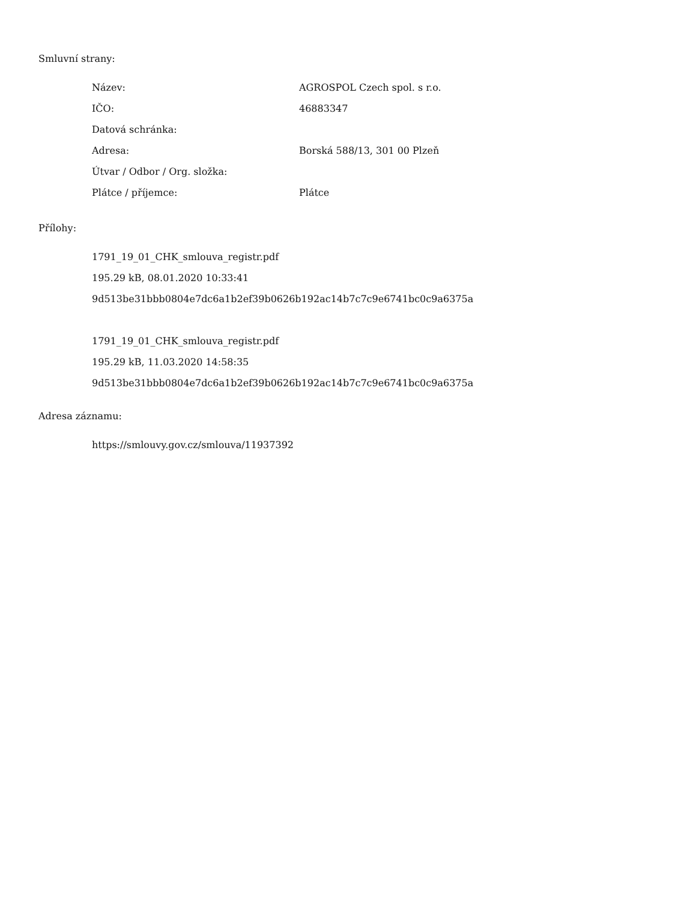Smluvní strany:
| Název: | AGROSPOL Czech spol. s r.o. |
| IČO: | 46883347 |
| Datová schránka: | |
| Adresa: | Borská 588/13, 301 00 Plzeň |
| Útvar / Odbor / Org. složka: | |
| Plátce / příjemce: | Plátce |
Přílohy:
1791_19_01_CHK_smlouva_registr.pdf
195.29 kB, 08.01.2020 10:33:41
9d513be31bbb0804e7dc6a1b2ef39b0626b192ac14b7c7c9e6741bc0c9a6375a
1791_19_01_CHK_smlouva_registr.pdf
195.29 kB, 11.03.2020 14:58:35
9d513be31bbb0804e7dc6a1b2ef39b0626b192ac14b7c7c9e6741bc0c9a6375a
Adresa záznamu:
https://smlouvy.gov.cz/smlouva/11937392